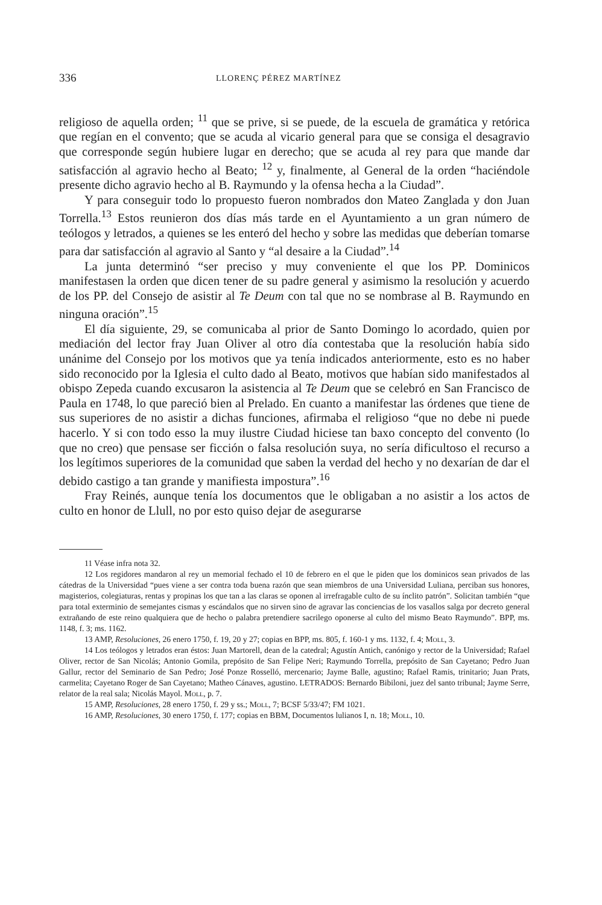336 LLORENÇ PÉREZ MARTÍNEZ
religioso de aquella orden; <sup>11</sup> que se prive, si se puede, de la escuela de gramática y retórica que regían en el convento; que se acuda al vicario general para que se consiga el desagravio que corresponde según hubiere lugar en derecho; que se acuda al rey para que mande dar satisfacción al agravio hecho al Beato; <sup>12</sup> y, finalmente, al General de la orden “haciéndole presente dicho agravio hecho al B. Raymundo y la ofensa hecha a la Ciudad”.
Y para conseguir todo lo propuesto fueron nombrados don Mateo Zanglada y don Juan Torrella.<sup>13</sup> Estos reunieron dos días más tarde en el Ayuntamiento a un gran número de teólogos y letrados, a quienes se les enteró del hecho y sobre las medidas que deberían tomarse para dar satisfacción al agravio al Santo y “al desaire a la Ciudad”.<sup>14</sup>
La junta determinó “ser preciso y muy conveniente el que los PP. Dominicos manifestasen la orden que dicen tener de su padre general y asimismo la resolución y acuerdo de los PP. del Consejo de asistir al Te Deum con tal que no se nombrase al B. Raymundo en ninguna oración”.<sup>15</sup>
El día siguiente, 29, se comunicaba al prior de Santo Domingo lo acordado, quien por mediación del lector fray Juan Oliver al otro día contestaba que la resolución había sido unánime del Consejo por los motivos que ya tenía indicados anteriormente, esto es no haber sido reconocido por la Iglesia el culto dado al Beato, motivos que habían sido manifestados al obispo Zepeda cuando excusaron la asistencia al Te Deum que se celebró en San Francisco de Paula en 1748, lo que pareció bien al Prelado. En cuanto a manifestar las órdenes que tiene de sus superiores de no asistir a dichas funciones, afirmaba el religioso “que no debe ni puede hacerlo. Y si con todo esso la muy ilustre Ciudad hiciese tan baxo concepto del convento (lo que no creo) que pensase ser ficción o falsa resolución suya, no sería dificultoso el recurso a los legítimos superiores de la comunidad que saben la verdad del hecho y no dexarían de dar el debido castigo a tan grande y manifiesta impostura”.<sup>16</sup>
Fray Reinés, aunque tenía los documentos que le obligaban a no asistir a los actos de culto en honor de Llull, no por esto quiso dejar de asegurarse
11 Véase infra nota 32.
12 Los regidores mandaron al rey un memorial fechado el 10 de febrero en el que le piden que los dominicos sean privados de las cátedras de la Universidad “pues viene a ser contra toda buena razón que sean miembros de una Universidad Luliana, perciban sus honores, magisterios, colegiaturas, rentas y propinas los que tan a las claras se oponen al irrefragable culto de su ínclito patrón”. Solicitan también “que para total exterminio de semejantes cismas y escándalos que no sirven sino de agravar las conciencias de los vasallos salga por decreto general extrañando de este reino qualquiera que de hecho o palabra pretendiere sacrilego oponerse al culto del mismo Beato Raymundo”. BPP, ms. 1148, f. 3; ms. 1162.
13 AMP, Resoluciones, 26 enero 1750, f. 19, 20 y 27; copias en BPP, ms. 805, f. 160-1 y ms. 1132, f. 4; Moll, 3.
14 Los teólogos y letrados eran éstos: Juan Martorell, dean de la catedral; Agustín Antich, canónigo y rector de la Universidad; Rafael Oliver, rector de San Nicolás; Antonio Gomila, prepósito de San Felipe Neri; Raymundo Torrella, prepósito de San Cayetano; Pedro Juan Gallur, rector del Seminario de San Pedro; José Ponze Rosselló, mercenario; Jayme Balle, agustino; Rafael Ramis, trinitario; Juan Prats, carmelita; Cayetano Roger de San Cayetano; Matheo Cánaves, agustino. LETRADOS: Bernardo Bibiloni, juez del santo tribunal; Jayme Serre, relator de la real sala; Nicolás Mayol. Moll, p. 7.
15 AMP, Resoluciones, 28 enero 1750, f. 29 y ss.; Moll, 7; BCSF 5/33/47; FM 1021.
16 AMP, Resoluciones, 30 enero 1750, f. 177; copias en BBM, Documentos lulianos I, n. 18; Moll, 10.